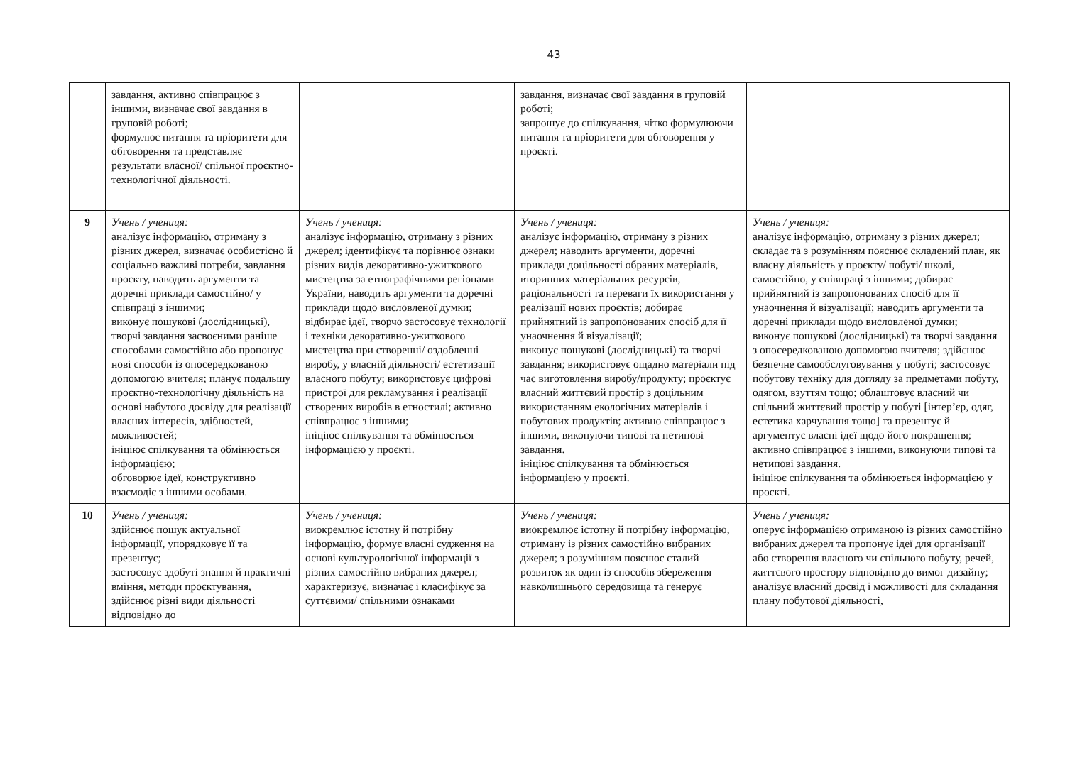43
| | завдання, активно співпрацює з іншими, визначає свої завдання в груповій роботі; формулює питання та пріоритети для обговорення та представляє результати власної/ спільної проєктно-технологічної діяльності. | | завдання, визначає свої завдання в груповій роботі; запрошує до спілкування, чітко формулюючи питання та пріоритети для обговорення у проєкті. | |
| 9 | Учень / учениця: аналізує інформацію, отриману з різних джерел, визначає особистісно й соціально важливі потреби, завдання проєкту, наводить аргументи та доречні приклади самостійно/ у співпраці з іншими; виконує пошукові (дослідницькі), творчі завдання засвоєними раніше способами самостійно або пропонує нові способи із опосередкованою допомогою вчителя; планує подальшу проєктно-технологічну діяльність на основі набутого досвіду для реалізації власних інтересів, здібностей, можливостей; ініціює спілкування та обмінюється інформацією; обговорює ідеї, конструктивно взаємодіє з іншими особами. | Учень / учениця: аналізує інформацію, отриману з різних джерел; ідентифікує та порівнює ознаки різних видів декоративно-ужиткового мистецтва за етнографічними регіонами України, наводить аргументи та доречні приклади щодо висловленої думки; відбирає ідеї, творчо застосовує технології і техніки декоративно-ужиткового мистецтва при створенні/ оздобленні виробу, у власній діяльності/ естетизації власного побуту; використовує цифрові пристрої для рекламування і реалізації створених виробів в етностилі; активно співпрацює з іншими; ініціює спілкування та обмінюється інформацією у проєкті. | Учень / учениця: аналізує інформацію, отриману з різних джерел; наводить аргументи, доречні приклади доцільності обраних матеріалів, вторинних матеріальних ресурсів, раціональності та переваги їх використання у реалізації нових проєктів; добирає прийнятний із запропонованих спосіб для її унаочнення й візуалізації; виконує пошукові (дослідницькі) та творчі завдання; використовує ощадно матеріали під час виготовлення виробу/продукту; проєктує власний життєвий простір з доцільним використанням екологічних матеріалів і побутових продуктів; активно співпрацює з іншими, виконуючи типові та нетипові завдання. ініціює спілкування та обмінюється інформацією у проєкті. | Учень / учениця: аналізує інформацію, отриману з різних джерел; складає та з розумінням пояснює складений план, як власну діяльність у проєкту/ побуті/ школі, самостійно, у співпраці з іншими; добирає прийнятний із запропонованих спосіб для її унаочнення й візуалізації; наводить аргументи та доречні приклади щодо висловленої думки; виконує пошукові (дослідницькі) та творчі завдання з опосередкованою допомогою вчителя; здійснює безпечне самообслуговування у побуті; застосовує побутову техніку для догляду за предметами побуту, одягом, взуттям тощо; облаштовує власний чи спільний життєвий простір у побуті [інтер’єр, одяг, естетика харчування тощо] та презентує й аргументує власні ідеї щодо його покращення; активно співпрацює з іншими, виконуючи типові та нетипові завдання. ініціює спілкування та обмінюється інформацією у проєкті. |
| 10 | Учень / учениця: здійснює пошук актуальної інформації, упорядковує її та презентує; застосовує здобуті знання й практичні вміння, методи проєктування, здійснює різні види діяльності відповідно до | Учень / учениця: виокремлює істотну й потрібну інформацію, формує власні судження на основі культурологічної інформації з різних самостійно вибраних джерел; характеризує, визначає і класифікує за суттєвими/ спільними ознаками | Учень / учениця: виокремлює істотну й потрібну інформацію, отриману із різних самостійно вибраних джерел; з розумінням пояснює сталий розвиток як один із способів збереження навколишнього середовища та генерує | Учень / учениця: оперує інформацією отриманою із різних самостійно вибраних джерел та пропонує ідеї для організації або створення власного чи спільного побуту, речей, життєвого простору відповідно до вимог дизайну; аналізує власний досвід і можливості для складання плану побутової діяльності, |